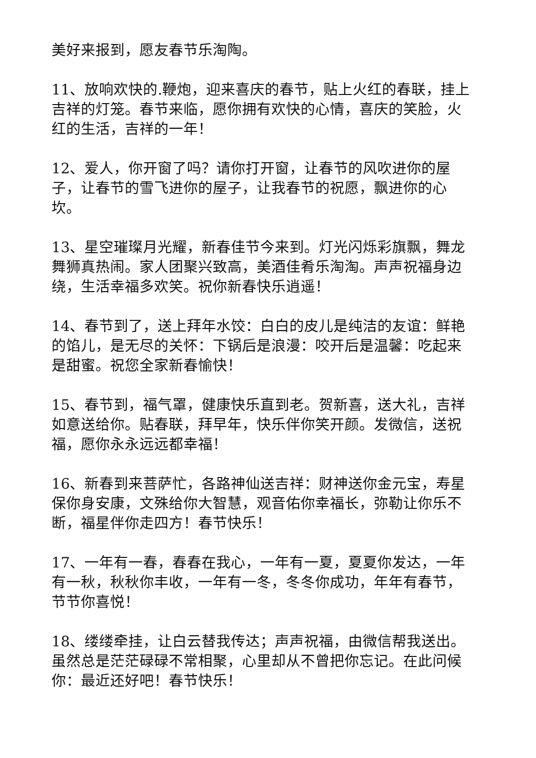美好来报到，愿友春节乐淘陶。
11、放响欢快的.鞭炮，迎来喜庆的春节，贴上火红的春联，挂上吉祥的灯笼。春节来临，愿你拥有欢快的心情，喜庆的笑脸，火红的生活，吉祥的一年！
12、爱人，你开窗了吗？请你打开窗，让春节的风吹进你的屋子，让春节的雪飞进你的屋子，让我春节的祝愿，飘进你的心坎。
13、星空璀璨月光耀，新春佳节今来到。灯光闪烁彩旗飘，舞龙舞狮真热闹。家人团聚兴致高，美酒佳肴乐淘淘。声声祝福身边绕，生活幸福多欢笑。祝你新春快乐逍遥！
14、春节到了，送上拜年水饺：白白的皮儿是纯洁的友谊：鲜艳的馅儿，是无尽的关怀：下锅后是浪漫：咬开后是温馨：吃起来是甜蜜。祝您全家新春愉快！
15、春节到，福气罩，健康快乐直到老。贺新喜，送大礼，吉祥如意送给你。贴春联，拜早年，快乐伴你笑开颜。发微信，送祝福，愿你永永远远都幸福！
16、新春到来菩萨忙，各路神仙送吉祥：财神送你金元宝，寿星保你身安康，文殊给你大智慧，观音佑你幸福长，弥勒让你乐不断，福星伴你走四方！春节快乐！
17、一年有一春，春春在我心，一年有一夏，夏夏你发达，一年有一秋，秋秋你丰收，一年有一冬，冬冬你成功，年年有春节，节节你喜悦！
18、缕缕牵挂，让白云替我传达；声声祝福，由微信帮我送出。虽然总是茫茫碌碌不常相聚，心里却从不曾把你忘记。在此问候你：最近还好吧！春节快乐！